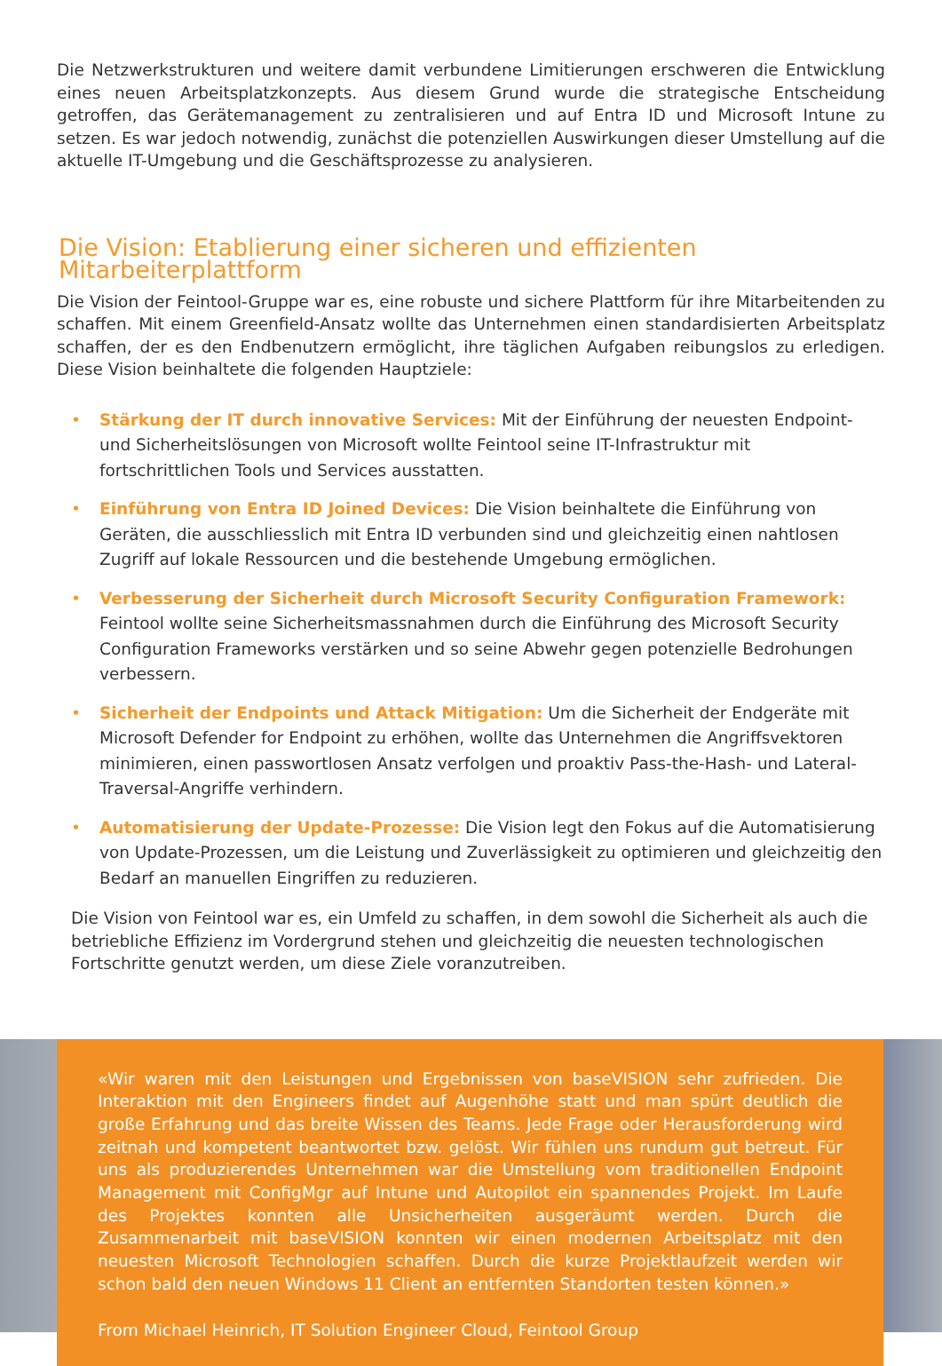Die Netzwerkstrukturen und weitere damit verbundene Limitierungen erschweren die Entwicklung eines neuen Arbeitsplatzkonzepts. Aus diesem Grund wurde die strategische Entscheidung getroffen, das Gerätemanagement zu zentralisieren und auf Entra ID und Microsoft Intune zu setzen. Es war jedoch notwendig, zunächst die potenziellen Auswirkungen dieser Umstellung auf die aktuelle IT-Umgebung und die Geschäftsprozesse zu analysieren.
Die Vision: Etablierung einer sicheren und effizienten Mitarbeiterplattform
Die Vision der Feintool-Gruppe war es, eine robuste und sichere Plattform für ihre Mitarbeitenden zu schaffen. Mit einem Greenfield-Ansatz wollte das Unternehmen einen standardisierten Arbeitsplatz schaffen, der es den Endbenutzern ermöglicht, ihre täglichen Aufgaben reibungslos zu erledigen. Diese Vision beinhaltete die folgenden Hauptziele:
• Stärkung der IT durch innovative Services: Mit der Einführung der neuesten Endpoint- und Sicherheitslösungen von Microsoft wollte Feintool seine IT-Infrastruktur mit fortschrittlichen Tools und Services ausstatten.
• Einführung von Entra ID Joined Devices: Die Vision beinhaltete die Einführung von Geräten, die ausschliesslich mit Entra ID verbunden sind und gleichzeitig einen nahtlosen Zugriff auf lokale Ressourcen und die bestehende Umgebung ermöglichen.
• Verbesserung der Sicherheit durch Microsoft Security Configuration Framework: Feintool wollte seine Sicherheitsmassnahmen durch die Einführung des Microsoft Security Configuration Frameworks verstärken und so seine Abwehr gegen potenzielle Bedrohungen verbessern.
• Sicherheit der Endpoints und Attack Mitigation: Um die Sicherheit der Endgeräte mit Microsoft Defender for Endpoint zu erhöhen, wollte das Unternehmen die Angriffsvektoren minimieren, einen passwortlosen Ansatz verfolgen und proaktiv Pass-the-Hash- und Lateral-Traversal-Angriffe verhindern.
• Automatisierung der Update-Prozesse: Die Vision legt den Fokus auf die Automatisierung von Update-Prozessen, um die Leistung und Zuverlässigkeit zu optimieren und gleichzeitig den Bedarf an manuellen Eingriffen zu reduzieren.
Die Vision von Feintool war es, ein Umfeld zu schaffen, in dem sowohl die Sicherheit als auch die betriebliche Effizienz im Vordergrund stehen und gleichzeitig die neuesten technologischen Fortschritte genutzt werden, um diese Ziele voranzutreiben.
«Wir waren mit den Leistungen und Ergebnissen von baseVISION sehr zufrieden. Die Interaktion mit den Engineers findet auf Augenhöhe statt und man spürt deutlich die große Erfahrung und das breite Wissen des Teams. Jede Frage oder Herausforderung wird zeitnah und kompetent beantwortet bzw. gelöst. Wir fühlen uns rundum gut betreut. Für uns als produzierendes Unternehmen war die Umstellung vom traditionellen Endpoint Management mit ConfigMgr auf Intune und Autopilot ein spannendes Projekt. Im Laufe des Projektes konnten alle Unsicherheiten ausgeräumt werden. Durch die Zusammenarbeit mit baseVISION konnten wir einen modernen Arbeitsplatz mit den neuesten Microsoft Technologien schaffen. Durch die kurze Projektlaufzeit werden wir schon bald den neuen Windows 11 Client an entfernten Standorten testen können.»
From Michael Heinrich, IT Solution Engineer Cloud, Feintool Group